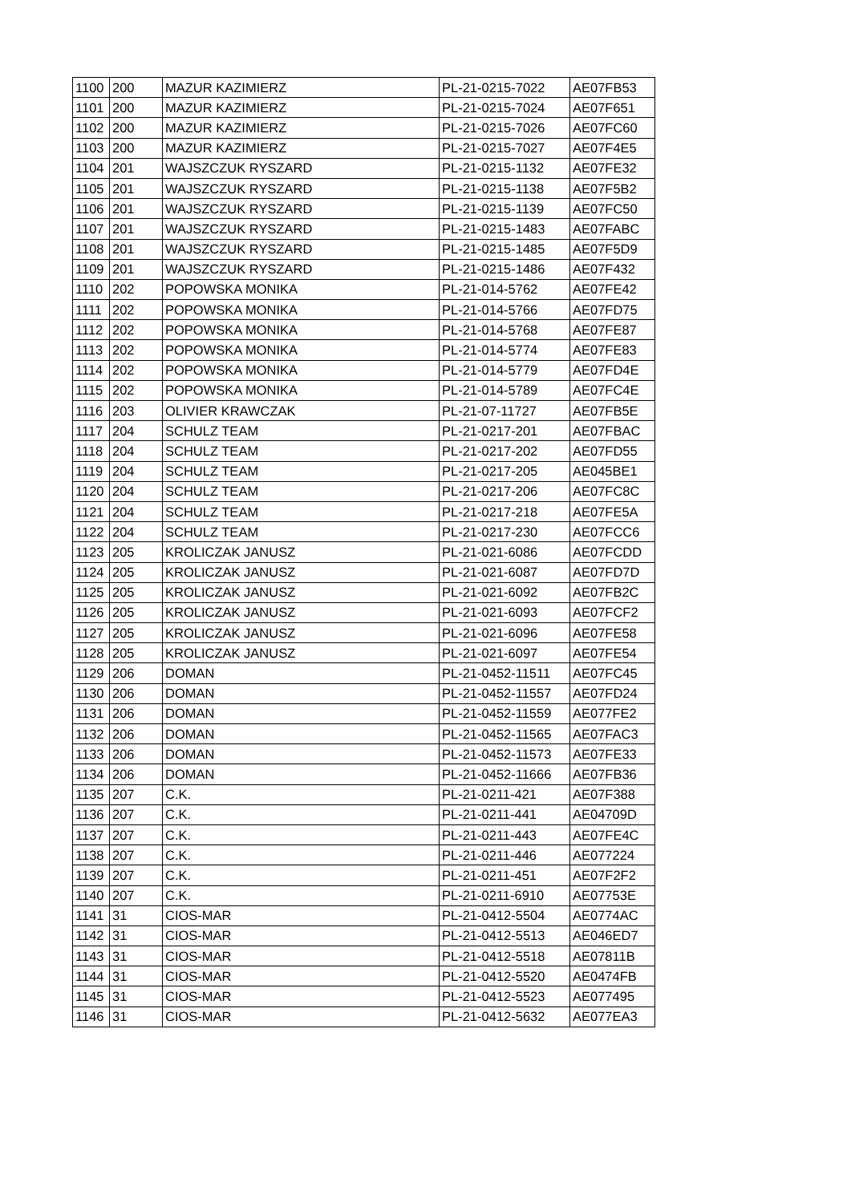| 1100 | 200 | MAZUR KAZIMIERZ | PL-21-0215-7022 | AE07FB53 |
| 1101 | 200 | MAZUR KAZIMIERZ | PL-21-0215-7024 | AE07F651 |
| 1102 | 200 | MAZUR KAZIMIERZ | PL-21-0215-7026 | AE07FC60 |
| 1103 | 200 | MAZUR KAZIMIERZ | PL-21-0215-7027 | AE07F4E5 |
| 1104 | 201 | WAJSZCZUK RYSZARD | PL-21-0215-1132 | AE07FE32 |
| 1105 | 201 | WAJSZCZUK RYSZARD | PL-21-0215-1138 | AE07F5B2 |
| 1106 | 201 | WAJSZCZUK RYSZARD | PL-21-0215-1139 | AE07FC50 |
| 1107 | 201 | WAJSZCZUK RYSZARD | PL-21-0215-1483 | AE07FABC |
| 1108 | 201 | WAJSZCZUK RYSZARD | PL-21-0215-1485 | AE07F5D9 |
| 1109 | 201 | WAJSZCZUK RYSZARD | PL-21-0215-1486 | AE07F432 |
| 1110 | 202 | POPOWSKA MONIKA | PL-21-014-5762 | AE07FE42 |
| 1111 | 202 | POPOWSKA MONIKA | PL-21-014-5766 | AE07FD75 |
| 1112 | 202 | POPOWSKA MONIKA | PL-21-014-5768 | AE07FE87 |
| 1113 | 202 | POPOWSKA MONIKA | PL-21-014-5774 | AE07FE83 |
| 1114 | 202 | POPOWSKA MONIKA | PL-21-014-5779 | AE07FD4E |
| 1115 | 202 | POPOWSKA MONIKA | PL-21-014-5789 | AE07FC4E |
| 1116 | 203 | OLIVIER KRAWCZAK | PL-21-07-11727 | AE07FB5E |
| 1117 | 204 | SCHULZ TEAM | PL-21-0217-201 | AE07FBAC |
| 1118 | 204 | SCHULZ TEAM | PL-21-0217-202 | AE07FD55 |
| 1119 | 204 | SCHULZ TEAM | PL-21-0217-205 | AE045BE1 |
| 1120 | 204 | SCHULZ TEAM | PL-21-0217-206 | AE07FC8C |
| 1121 | 204 | SCHULZ TEAM | PL-21-0217-218 | AE07FE5A |
| 1122 | 204 | SCHULZ TEAM | PL-21-0217-230 | AE07FCC6 |
| 1123 | 205 | KROLICZAK JANUSZ | PL-21-021-6086 | AE07FCDD |
| 1124 | 205 | KROLICZAK JANUSZ | PL-21-021-6087 | AE07FD7D |
| 1125 | 205 | KROLICZAK JANUSZ | PL-21-021-6092 | AE07FB2C |
| 1126 | 205 | KROLICZAK JANUSZ | PL-21-021-6093 | AE07FCF2 |
| 1127 | 205 | KROLICZAK JANUSZ | PL-21-021-6096 | AE07FE58 |
| 1128 | 205 | KROLICZAK JANUSZ | PL-21-021-6097 | AE07FE54 |
| 1129 | 206 | DOMAN | PL-21-0452-11511 | AE07FC45 |
| 1130 | 206 | DOMAN | PL-21-0452-11557 | AE07FD24 |
| 1131 | 206 | DOMAN | PL-21-0452-11559 | AE077FE2 |
| 1132 | 206 | DOMAN | PL-21-0452-11565 | AE07FAC3 |
| 1133 | 206 | DOMAN | PL-21-0452-11573 | AE07FE33 |
| 1134 | 206 | DOMAN | PL-21-0452-11666 | AE07FB36 |
| 1135 | 207 | C.K. | PL-21-0211-421 | AE07F388 |
| 1136 | 207 | C.K. | PL-21-0211-441 | AE04709D |
| 1137 | 207 | C.K. | PL-21-0211-443 | AE07FE4C |
| 1138 | 207 | C.K. | PL-21-0211-446 | AE077224 |
| 1139 | 207 | C.K. | PL-21-0211-451 | AE07F2F2 |
| 1140 | 207 | C.K. | PL-21-0211-6910 | AE07753E |
| 1141 | 31 | CIOS-MAR | PL-21-0412-5504 | AE0774AC |
| 1142 | 31 | CIOS-MAR | PL-21-0412-5513 | AE046ED7 |
| 1143 | 31 | CIOS-MAR | PL-21-0412-5518 | AE07811B |
| 1144 | 31 | CIOS-MAR | PL-21-0412-5520 | AE0474FB |
| 1145 | 31 | CIOS-MAR | PL-21-0412-5523 | AE077495 |
| 1146 | 31 | CIOS-MAR | PL-21-0412-5632 | AE077EA3 |